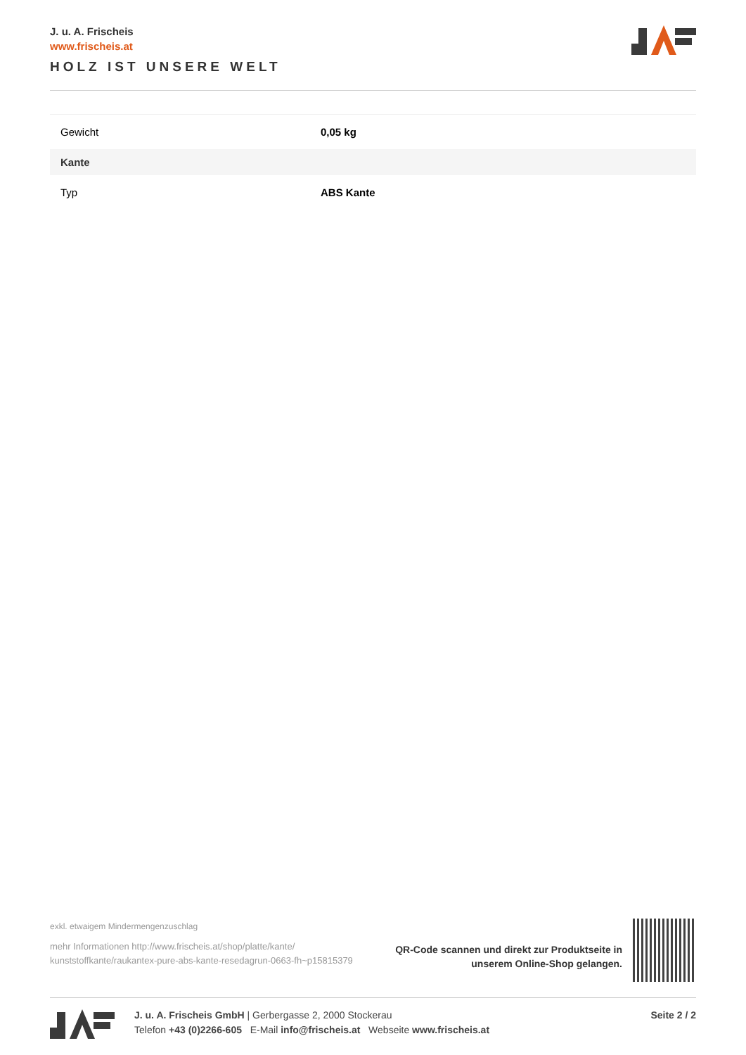J. u. A. Frischeis
www.frischeis.at
HOLZ IST UNSERE WELT
| Gewicht | 0,05 kg |
| Kante | |
| Typ | ABS Kante |
exkl. etwaigem Mindermengenzuschlag
mehr Informationen http://www.frischeis.at/shop/platte/kante/ kunststoffkante/raukantex-pure-abs-kante-resedagrun-0663-fh~p15815379
QR-Code scannen und direkt zur Produktseite in
unserem Online-Shop gelangen.
J. u. A. Frischeis GmbH | Gerbergasse 2, 2000 Stockerau
Telefon +43 (0)2266-605 E-Mail info@frischeis.at Webseite www.frischeis.at
Seite 2 / 2